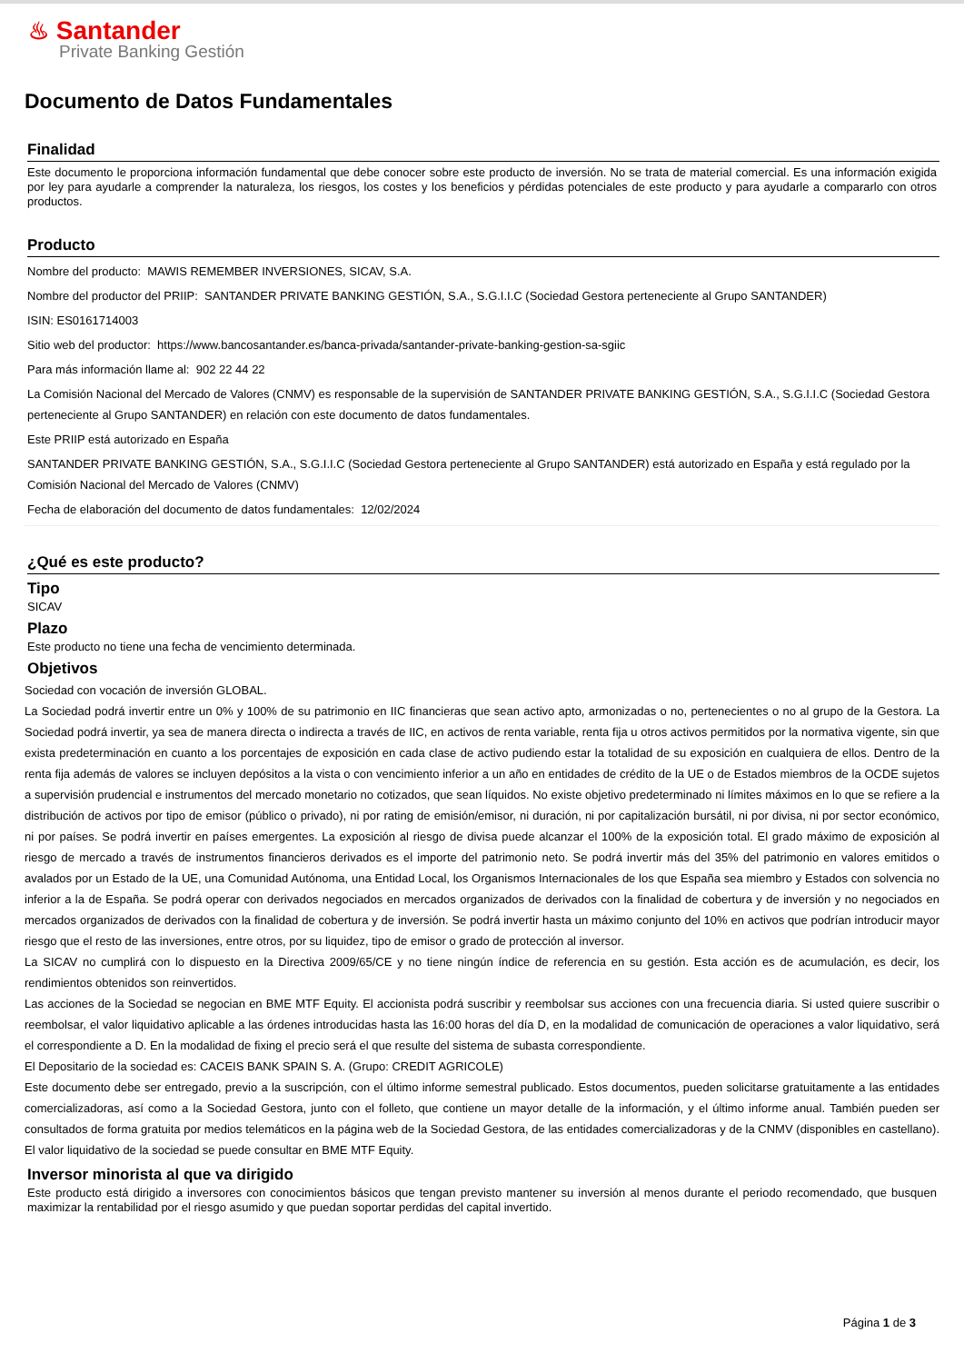♨ Santander
Private Banking Gestión
Documento de Datos Fundamentales
Finalidad
Este documento le proporciona información fundamental que debe conocer sobre este producto de inversión. No se trata de material comercial. Es una información exigida por ley para ayudarle a comprender la naturaleza, los riesgos, los costes y los beneficios y pérdidas potenciales de este producto y para ayudarle a compararlo con otros productos.
Producto
Nombre del producto: MAWIS REMEMBER INVERSIONES, SICAV, S.A.
Nombre del productor del PRIIP: SANTANDER PRIVATE BANKING GESTIÓN, S.A., S.G.I.I.C (Sociedad Gestora perteneciente al Grupo SANTANDER)
ISIN: ES0161714003
Sitio web del productor: https://www.bancosantander.es/banca-privada/santander-private-banking-gestion-sa-sgiic
Para más información llame al: 902 22 44 22
La Comisión Nacional del Mercado de Valores (CNMV) es responsable de la supervisión de SANTANDER PRIVATE BANKING GESTIÓN, S.A., S.G.I.I.C (Sociedad Gestora perteneciente al Grupo SANTANDER) en relación con este documento de datos fundamentales.
Este PRIIP está autorizado en España
SANTANDER PRIVATE BANKING GESTIÓN, S.A., S.G.I.I.C (Sociedad Gestora perteneciente al Grupo SANTANDER) está autorizado en España y está regulado por la Comisión Nacional del Mercado de Valores (CNMV)
Fecha de elaboración del documento de datos fundamentales: 12/02/2024
¿Qué es este producto?
Tipo
SICAV
Plazo
Este producto no tiene una fecha de vencimiento determinada.
Objetivos
Sociedad con vocación de inversión GLOBAL.
La Sociedad podrá invertir entre un 0% y 100% de su patrimonio en IIC financieras que sean activo apto, armonizadas o no, pertenecientes o no al grupo de la Gestora. La Sociedad podrá invertir, ya sea de manera directa o indirecta a través de IIC, en activos de renta variable, renta fija u otros activos permitidos por la normativa vigente, sin que exista predeterminación en cuanto a los porcentajes de exposición en cada clase de activo pudiendo estar la totalidad de su exposición en cualquiera de ellos. Dentro de la renta fija además de valores se incluyen depósitos a la vista o con vencimiento inferior a un año en entidades de crédito de la UE o de Estados miembros de la OCDE sujetos a supervisión prudencial e instrumentos del mercado monetario no cotizados, que sean líquidos. No existe objetivo predeterminado ni límites máximos en lo que se refiere a la distribución de activos por tipo de emisor (público o privado), ni por rating de emisión/emisor, ni duración, ni por capitalización bursátil, ni por divisa, ni por sector económico, ni por países. Se podrá invertir en países emergentes. La exposición al riesgo de divisa puede alcanzar el 100% de la exposición total. El grado máximo de exposición al riesgo de mercado a través de instrumentos financieros derivados es el importe del patrimonio neto. Se podrá invertir más del 35% del patrimonio en valores emitidos o avalados por un Estado de la UE, una Comunidad Autónoma, una Entidad Local, los Organismos Internacionales de los que España sea miembro y Estados con solvencia no inferior a la de España. Se podrá operar con derivados negociados en mercados organizados de derivados con la finalidad de cobertura y de inversión y no negociados en mercados organizados de derivados con la finalidad de cobertura y de inversión. Se podrá invertir hasta un máximo conjunto del 10% en activos que podrían introducir mayor riesgo que el resto de las inversiones, entre otros, por su liquidez, tipo de emisor o grado de protección al inversor.
La SICAV no cumplirá con lo dispuesto en la Directiva 2009/65/CE y no tiene ningún índice de referencia en su gestión. Esta acción es de acumulación, es decir, los rendimientos obtenidos son reinvertidos.
Las acciones de la Sociedad se negocian en BME MTF Equity. El accionista podrá suscribir y reembolsar sus acciones con una frecuencia diaria. Si usted quiere suscribir o reembolsar, el valor liquidativo aplicable a las órdenes introducidas hasta las 16:00 horas del día D, en la modalidad de comunicación de operaciones a valor liquidativo, será el correspondiente a D. En la modalidad de fixing el precio será el que resulte del sistema de subasta correspondiente.
El Depositario de la sociedad es: CACEIS BANK SPAIN S. A. (Grupo: CREDIT AGRICOLE)
Este documento debe ser entregado, previo a la suscripción, con el último informe semestral publicado. Estos documentos, pueden solicitarse gratuitamente a las entidades comercializadoras, así como a la Sociedad Gestora, junto con el folleto, que contiene un mayor detalle de la información, y el último informe anual. También pueden ser consultados de forma gratuita por medios telemáticos en la página web de la Sociedad Gestora, de las entidades comercializadoras y de la CNMV (disponibles en castellano). El valor liquidativo de la sociedad se puede consultar en BME MTF Equity.
Inversor minorista al que va dirigido
Este producto está dirigido a inversores con conocimientos básicos que tengan previsto mantener su inversión al menos durante el periodo recomendado, que busquen maximizar la rentabilidad por el riesgo asumido y que puedan soportar perdidas del capital invertido.
Página 1 de 3